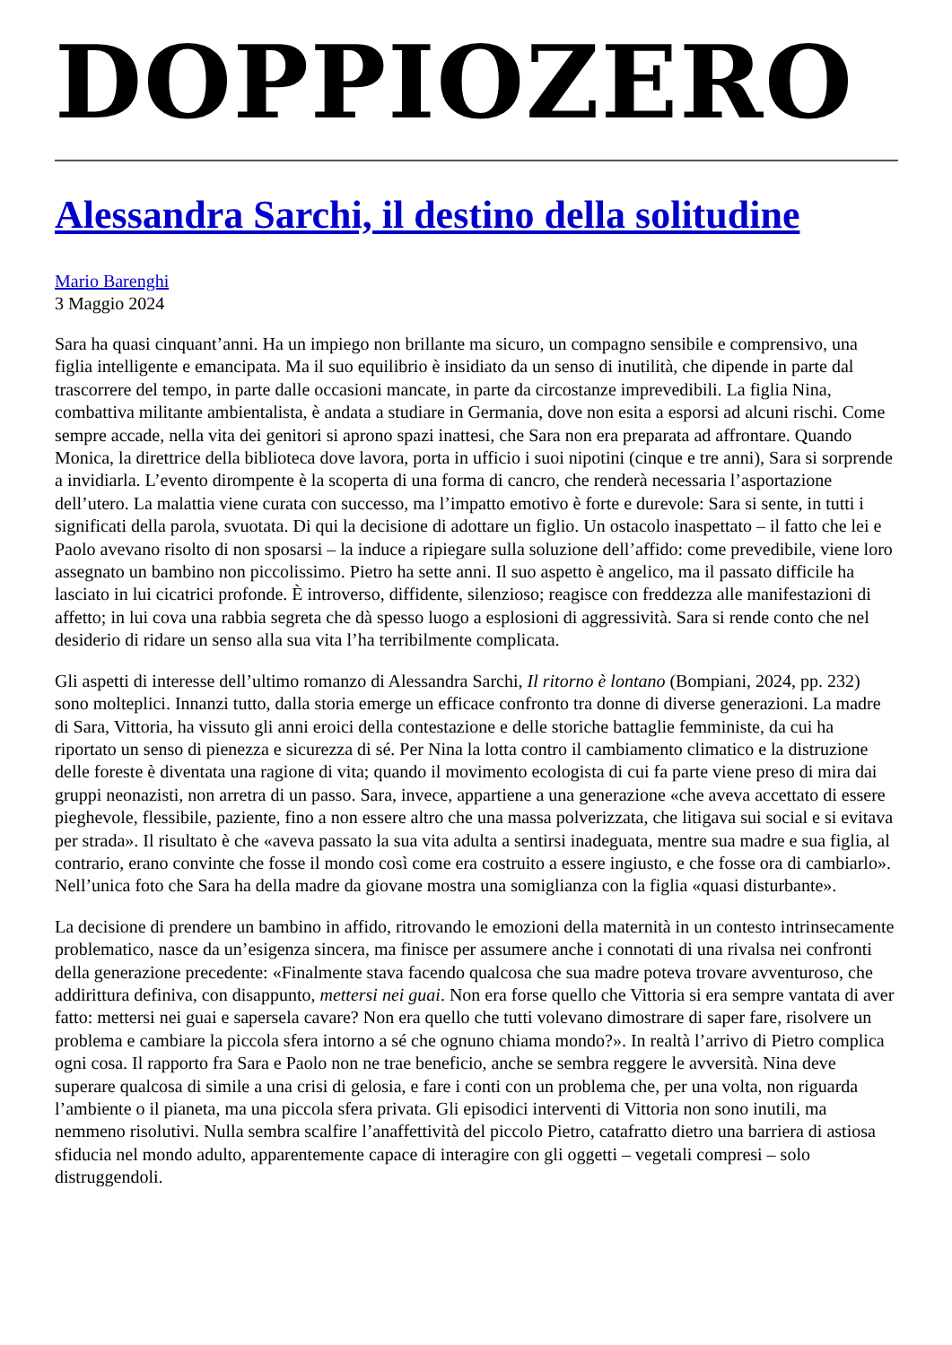DOPPIOZERO
Alessandra Sarchi, il destino della solitudine
Mario Barenghi
3 Maggio 2024
Sara ha quasi cinquant’anni. Ha un impiego non brillante ma sicuro, un compagno sensibile e comprensivo, una figlia intelligente e emancipata. Ma il suo equilibrio è insidiato da un senso di inutilità, che dipende in parte dal trascorrere del tempo, in parte dalle occasioni mancate, in parte da circostanze imprevedibili. La figlia Nina, combattiva militante ambientalista, è andata a studiare in Germania, dove non esita a esporsi ad alcuni rischi. Come sempre accade, nella vita dei genitori si aprono spazi inattesi, che Sara non era preparata ad affrontare. Quando Monica, la direttrice della biblioteca dove lavora, porta in ufficio i suoi nipotini (cinque e tre anni), Sara si sorprende a invidiarla. L’evento dirompente è la scoperta di una forma di cancro, che renderà necessaria l’asportazione dell’utero. La malattia viene curata con successo, ma l’impatto emotivo è forte e durevole: Sara si sente, in tutti i significati della parola, svuotata. Di qui la decisione di adottare un figlio. Un ostacolo inaspettato – il fatto che lei e Paolo avevano risolto di non sposarsi – la induce a ripiegare sulla soluzione dell’affido: come prevedibile, viene loro assegnato un bambino non piccolissimo. Pietro ha sette anni. Il suo aspetto è angelico, ma il passato difficile ha lasciato in lui cicatrici profonde. È introverso, diffidente, silenzioso; reagisce con freddezza alle manifestazioni di affetto; in lui cova una rabbia segreta che dà spesso luogo a esplosioni di aggressività. Sara si rende conto che nel desiderio di ridare un senso alla sua vita l’ha terribilmente complicata.
Gli aspetti di interesse dell’ultimo romanzo di Alessandra Sarchi, Il ritorno è lontano (Bompiani, 2024, pp. 232) sono molteplici. Innanzi tutto, dalla storia emerge un efficace confronto tra donne di diverse generazioni. La madre di Sara, Vittoria, ha vissuto gli anni eroici della contestazione e delle storiche battaglie femministe, da cui ha riportato un senso di pienezza e sicurezza di sé. Per Nina la lotta contro il cambiamento climatico e la distruzione delle foreste è diventata una ragione di vita; quando il movimento ecologista di cui fa parte viene preso di mira dai gruppi neonazisti, non arretra di un passo. Sara, invece, appartiene a una generazione «che aveva accettato di essere pieghevole, flessibile, paziente, fino a non essere altro che una massa polverizzata, che litigava sui social e si evitava per strada». Il risultato è che «aveva passato la sua vita adulta a sentirsi inadeguata, mentre sua madre e sua figlia, al contrario, erano convinte che fosse il mondo così come era costruito a essere ingiusto, e che fosse ora di cambiarlo». Nell’unica foto che Sara ha della madre da giovane mostra una somiglianza con la figlia «quasi disturbante».
La decisione di prendere un bambino in affido, ritrovando le emozioni della maternità in un contesto intrinsecamente problematico, nasce da un’esigenza sincera, ma finisce per assumere anche i connotati di una rivalsa nei confronti della generazione precedente: «Finalmente stava facendo qualcosa che sua madre poteva trovare avventuroso, che addirittura definiva, con disappunto, mettersi nei guai. Non era forse quello che Vittoria si era sempre vantata di aver fatto: mettersi nei guai e sapersela cavare? Non era quello che tutti volevano dimostrare di saper fare, risolvere un problema e cambiare la piccola sfera intorno a sé che ognuno chiama mondo?». In realtà l’arrivo di Pietro complica ogni cosa. Il rapporto fra Sara e Paolo non ne trae beneficio, anche se sembra reggere le avversità. Nina deve superare qualcosa di simile a una crisi di gelosia, e fare i conti con un problema che, per una volta, non riguarda l’ambiente o il pianeta, ma una piccola sfera privata. Gli episodici interventi di Vittoria non sono inutili, ma nemmeno risolutivi. Nulla sembra scalfire l’anaffettività del piccolo Pietro, catafratto dietro una barriera di astiosa sfiducia nel mondo adulto, apparentemente capace di interagire con gli oggetti – vegetali compresi – solo distruggendoli.